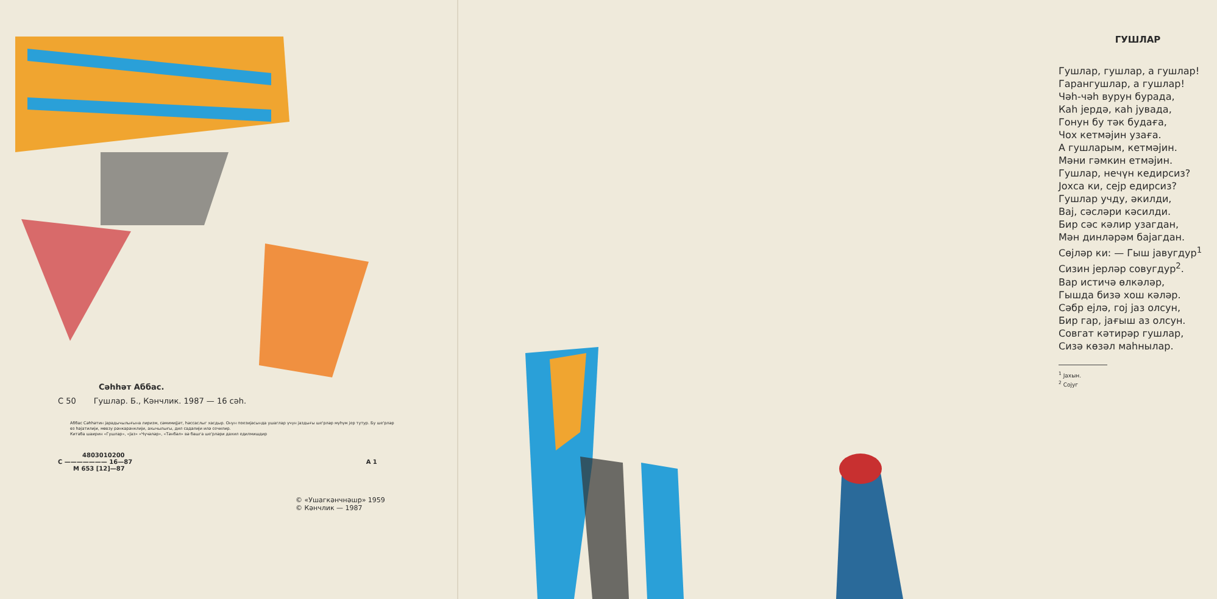Сәһһәт Аббас.
С 50 Гушлар. Б., Кәнчлик. 1987 — 16 сәһ.
Аббас Сәһһәтин јарадычылығына лиризм, сәмимијјәт, һәссаслыг хасдыр. Онун поезијасында ушаглар үчүн јаздығы ше'рләр мүһүм јер тутур. Бу ше'рләр өз һәјатилији, мөвзу рәнкарәнклији, ахычылығы, дил садәлији илә сечилир.
Китаба шаирин «Гушлар», «Јаз» «Чүчәләр», «Тәнбәл» вә башга ше'рләри дахил едилмишдир
4803010200
С ——————— 16—87 А 1
М 653 [12]—87
© «Ушагкәнчнәшр» 1959
© Кәнчлик — 1987
ГУШЛАР
Гушлар, гушлар, а гушлар!
Гарангушлар, а гушлар!
Чәһ-чәһ вурун бурада,
Каһ јердә, каһ јувада,
Гонун бу тәк будаға,
Чох кетмәјин узаға.
А гушларым, кетмәјин.
Мәни гәмкин етмәјин.
Гушлар, нечүн кедирсиз?
Јохса ки, сејр едирсиз?
Гушлар учду, әкилди,
Вај, сәсләри кәсилди.
Бир сәс кәлир узагдан,
Мән динләрәм бајагдан.
Сөјләр ки: — Гыш јавугдур<sup>1</sup>
Сизин јерләр совугдур<sup>2</sup>.
Вар истичә өлкәләр,
Гышда бизә хош кәләр.
Сәбр ејлә, гој јаз олсун,
Бир гар, јағыш аз олсун.
Совгат кәтирәр гушлар,
Сизә көзәл маһнылар.
<sup>1</sup> Јахын.
<sup>2</sup> Сојуг